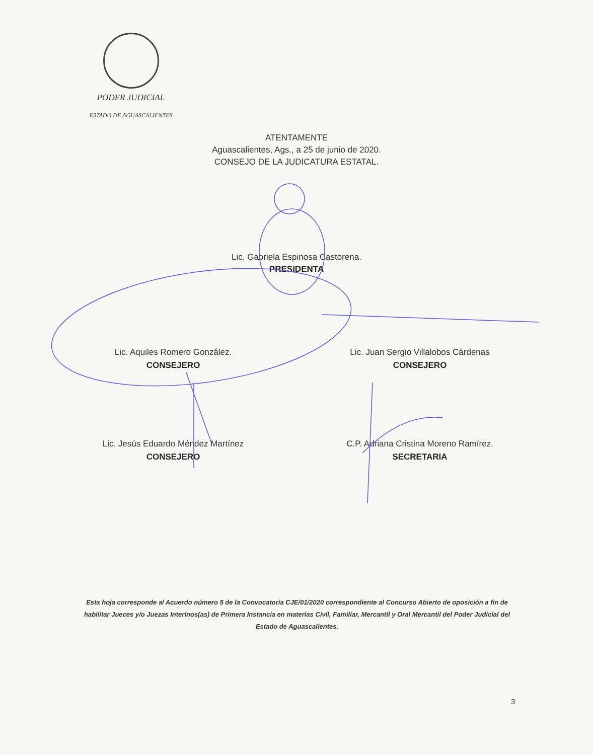PODER JUDICIAL
ESTADO DE AGUASCALIENTES
ATENTAMENTE
Aguascalientes, Ags., a 25 de junio de 2020.
CONSEJO DE LA JUDICATURA ESTATAL.
Lic. Gabriela Espinosa Castorena.
PRESIDENTA
Lic. Aquiles Romero González.
CONSEJERO
Lic. Juan Sergio Villalobos Cárdenas
CONSEJERO
Lic. Jesús Eduardo Méndez Martínez
CONSEJERO
C.P. Adriana Cristina Moreno Ramírez.
SECRETARIA
Esta hoja corresponde al Acuerdo número 5 de la Convocatoria CJE/01/2020 correspondiente al Concurso Abierto de oposición a fin de habilitar Jueces y/o Juezas Interinos(as) de Primera Instancia en materias Civil, Familiar, Mercantil y Oral Mercantil del Poder Judicial del Estado de Aguascalientes.
3